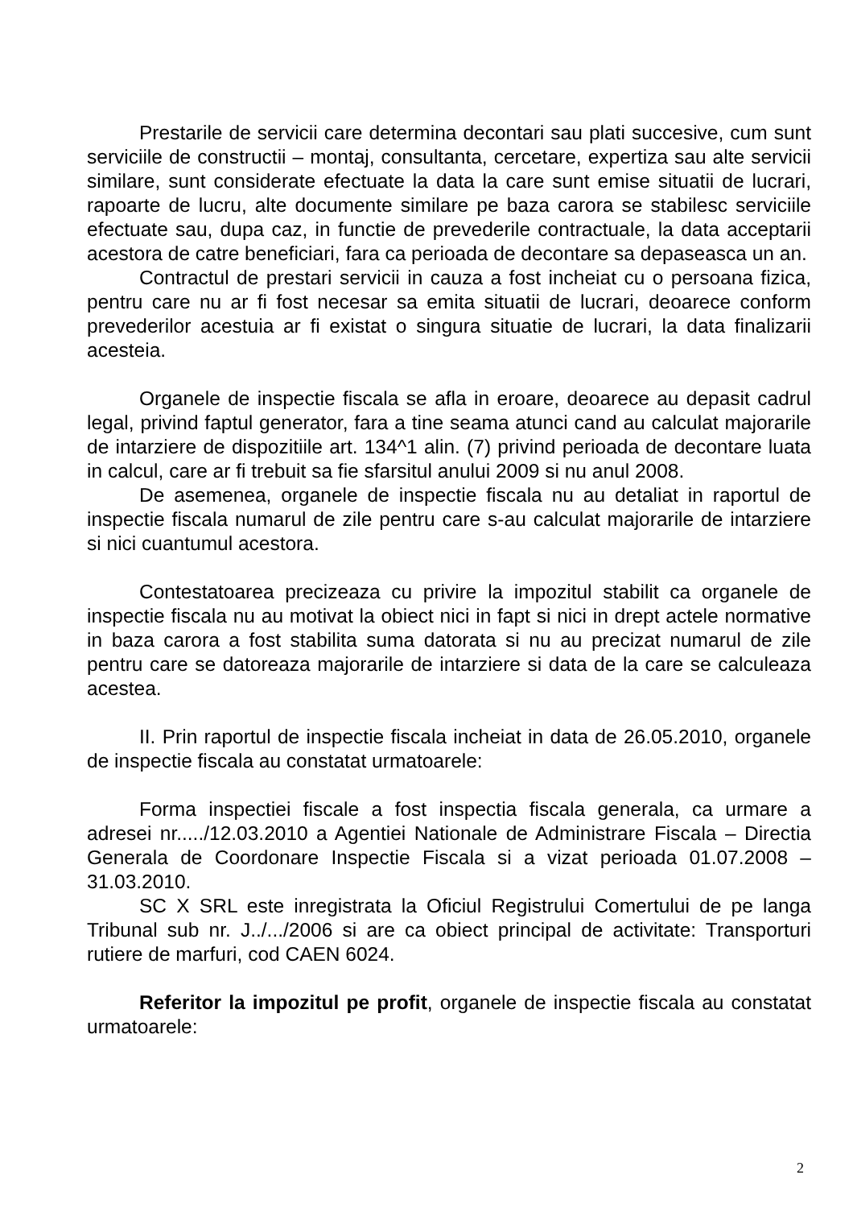Prestarile de servicii care determina decontari sau plati succesive, cum sunt serviciile de constructii – montaj, consultanta, cercetare, expertiza sau alte servicii similare, sunt considerate efectuate la data la care sunt emise situatii de lucrari, rapoarte de lucru, alte documente similare pe baza carora se stabilesc serviciile efectuate sau, dupa caz, in functie de prevederile contractuale, la data acceptarii acestora de catre beneficiari, fara ca perioada de decontare sa depaseasca un an.
Contractul de prestari servicii in cauza a fost incheiat cu o persoana fizica, pentru care nu ar fi fost necesar sa emita situatii de lucrari, deoarece conform prevederilor acestuia ar fi existat o singura situatie de lucrari, la data finalizarii acesteia.
Organele de inspectie fiscala se afla in eroare, deoarece au depasit cadrul legal, privind faptul generator, fara a tine seama atunci cand au calculat majorarile de intarziere de dispozitiile art. 134^1 alin. (7) privind perioada de decontare luata in calcul, care ar fi trebuit sa fie sfarsitul anului 2009 si nu anul 2008.
De asemenea, organele de inspectie fiscala nu au detaliat in raportul de inspectie fiscala numarul de zile pentru care s-au calculat majorarile de intarziere si nici cuantumul acestora.
Contestatoarea precizeaza cu privire la impozitul stabilit ca organele de inspectie fiscala nu au motivat la obiect nici in fapt si nici in drept actele normative in baza carora a fost stabilita suma datorata si nu au precizat numarul de zile pentru care se datoreaza majorarile de intarziere si data de la care se calculeaza acestea.
II. Prin raportul de inspectie fiscala incheiat in data de 26.05.2010, organele de inspectie fiscala au constatat urmatoarele:
Forma inspectiei fiscale a fost inspectia fiscala generala, ca urmare a adresei nr...../12.03.2010 a Agentiei Nationale de Administrare Fiscala – Directia Generala de Coordonare Inspectie Fiscala si a vizat perioada 01.07.2008 – 31.03.2010.
SC X SRL este inregistrata la Oficiul Registrului Comertului de pe langa Tribunal sub nr. J../.../2006 si are ca obiect principal de activitate: Transporturi rutiere de marfuri, cod CAEN 6024.
Referitor la impozitul pe profit, organele de inspectie fiscala au constatat urmatoarele:
2